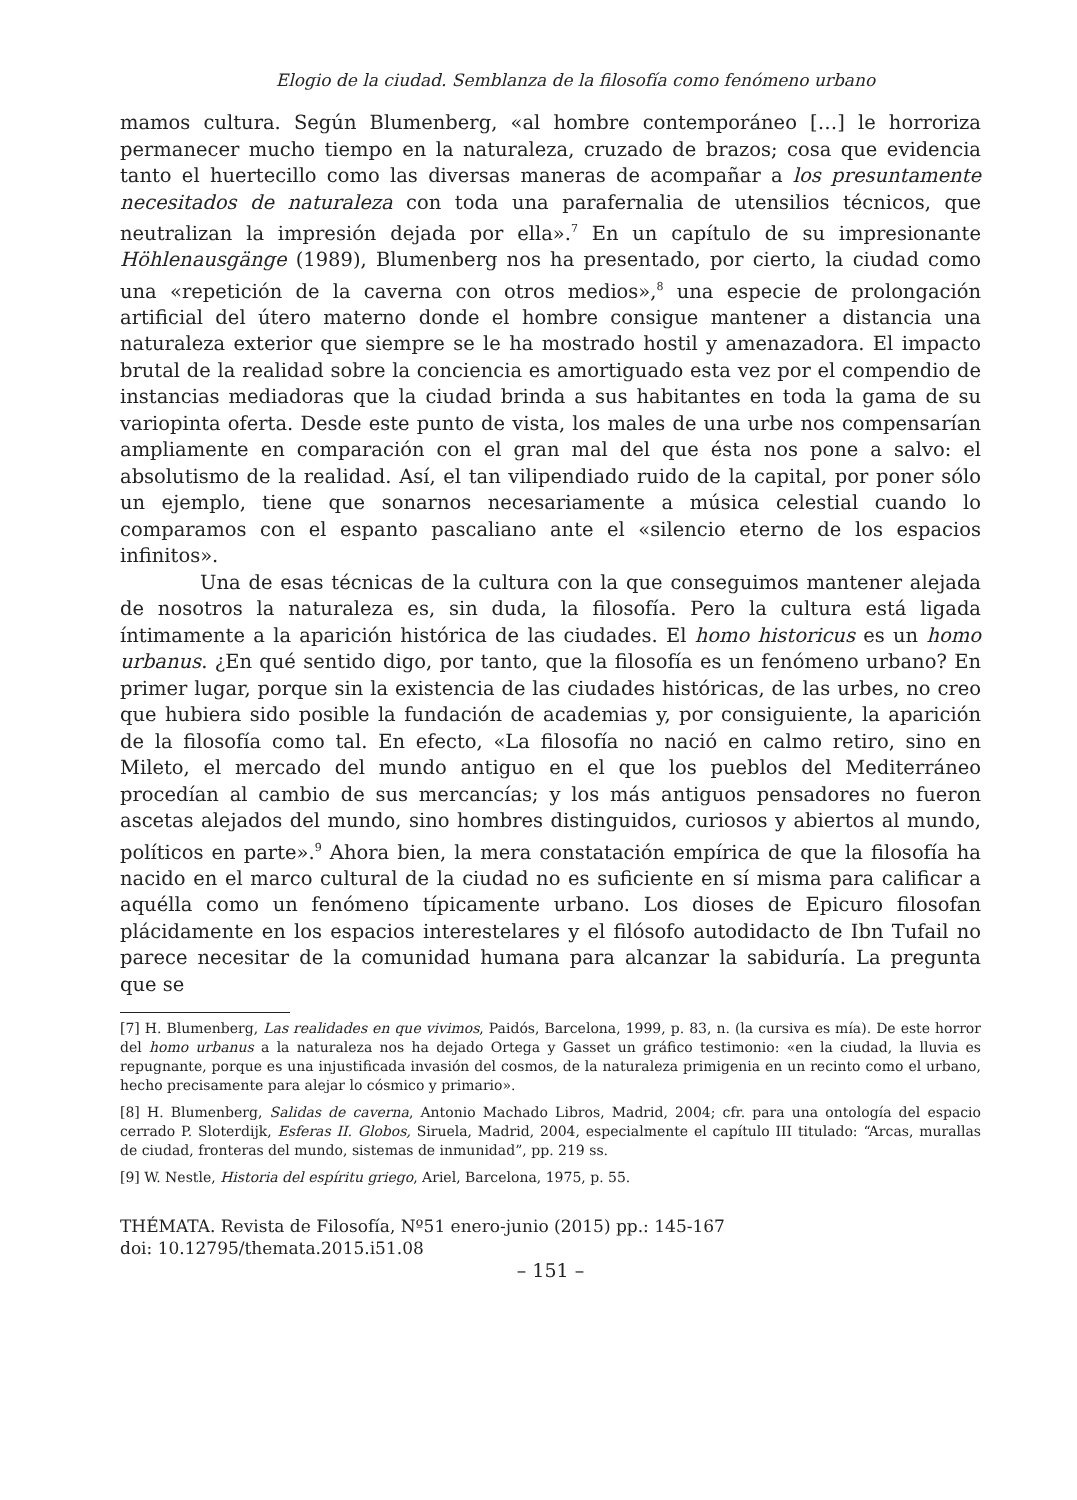Elogio de la ciudad. Semblanza de la filosofía como fenómeno urbano
mamos cultura. Según Blumenberg, «al hombre contemporáneo […] le horroriza permanecer mucho tiempo en la naturaleza, cruzado de brazos; cosa que evidencia tanto el huertecillo como las diversas maneras de acompañar a los presuntamente necesitados de naturaleza con toda una parafernalia de utensilios técnicos, que neutralizan la impresión dejada por ella».<sup>7</sup> En un capítulo de su impresionante Höhlenausgänge (1989), Blumenberg nos ha presentado, por cierto, la ciudad como una «repetición de la caverna con otros medios»,<sup>8</sup> una especie de prolongación artificial del útero materno donde el hombre consigue mantener a distancia una naturaleza exterior que siempre se le ha mostrado hostil y amenazadora. El impacto brutal de la realidad sobre la conciencia es amortiguado esta vez por el compendio de instancias mediadoras que la ciudad brinda a sus habitantes en toda la gama de su variopinta oferta. Desde este punto de vista, los males de una urbe nos compensarían ampliamente en comparación con el gran mal del que ésta nos pone a salvo: el absolutismo de la realidad. Así, el tan vilipendiado ruido de la capital, por poner sólo un ejemplo, tiene que sonarnos necesariamente a música celestial cuando lo comparamos con el espanto pascaliano ante el «silencio eterno de los espacios infinitos».
Una de esas técnicas de la cultura con la que conseguimos mantener alejada de nosotros la naturaleza es, sin duda, la filosofía. Pero la cultura está ligada íntimamente a la aparición histórica de las ciudades. El homo historicus es un homo urbanus. ¿En qué sentido digo, por tanto, que la filosofía es un fenómeno urbano? En primer lugar, porque sin la existencia de las ciudades históricas, de las urbes, no creo que hubiera sido posible la fundación de academias y, por consiguiente, la aparición de la filosofía como tal. En efecto, «La filosofía no nació en calmo retiro, sino en Mileto, el mercado del mundo antiguo en el que los pueblos del Mediterráneo procedían al cambio de sus mercancías; y los más antiguos pensadores no fueron ascetas alejados del mundo, sino hombres distinguidos, curiosos y abiertos al mundo, políticos en parte».<sup>9</sup> Ahora bien, la mera constatación empírica de que la filosofía ha nacido en el marco cultural de la ciudad no es suficiente en sí misma para calificar a aquélla como un fenómeno típicamente urbano. Los dioses de Epicuro filosofan plácidamente en los espacios interestelares y el filósofo autodidacto de Ibn Tufail no parece necesitar de la comunidad humana para alcanzar la sabiduría. La pregunta que se
[7] H. Blumenberg, Las realidades en que vivimos, Paidós, Barcelona, 1999, p. 83, n. (la cursiva es mía). De este horror del homo urbanus a la naturaleza nos ha dejado Ortega y Gasset un gráfico testimonio: «en la ciudad, la lluvia es repugnante, porque es una injustificada invasión del cosmos, de la naturaleza primigenia en un recinto como el urbano, hecho precisamente para alejar lo cósmico y primario».
[8] H. Blumenberg, Salidas de caverna, Antonio Machado Libros, Madrid, 2004; cfr. para una ontología del espacio cerrado P. Sloterdijk, Esferas II. Globos, Siruela, Madrid, 2004, especialmente el capítulo III titulado: “Arcas, murallas de ciudad, fronteras del mundo, sistemas de inmunidad”, pp. 219 ss.
[9] W. Nestle, Historia del espíritu griego, Ariel, Barcelona, 1975, p. 55.
THÉMATA. Revista de Filosofía, Nº51 enero-junio (2015) pp.: 145-167
doi: 10.12795/themata.2015.i51.08
– 151 –